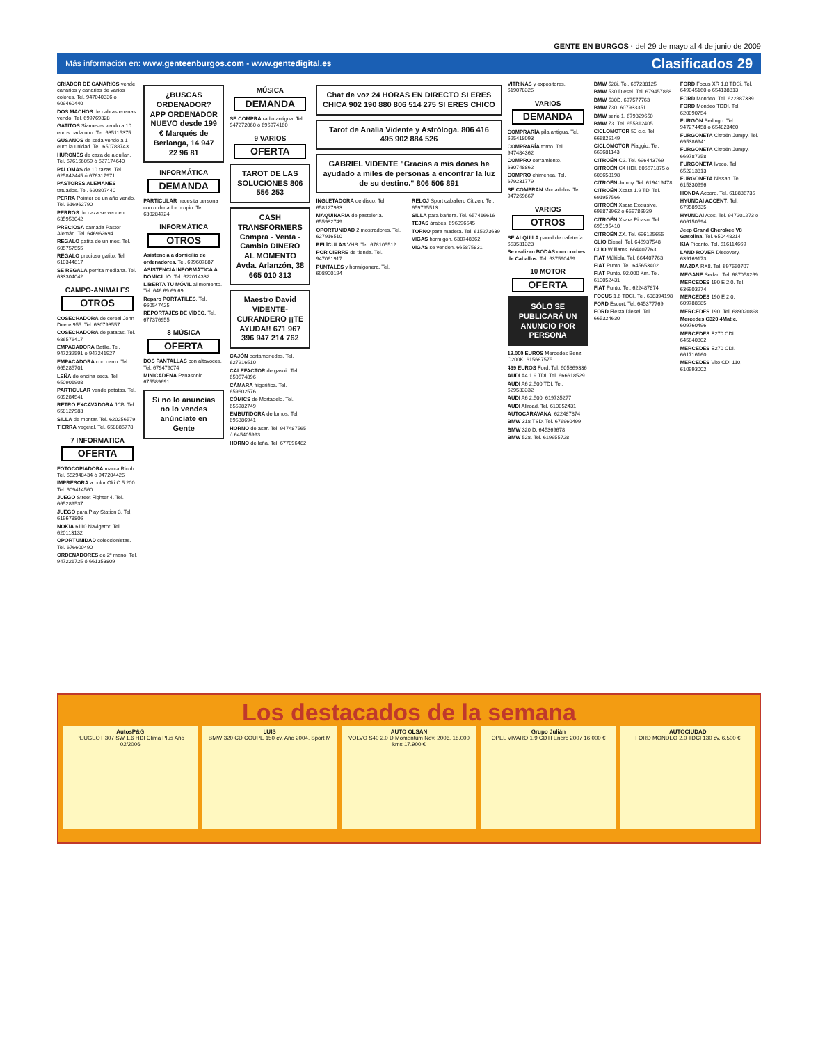GENTE EN BURGOS · del 29 de mayo al 4 de junio de 2009
Más información en: www.genteenburgos.com - www.gentedigital.es Clasificados 29
CRIADOR DE CANARIOS vende canarios y canarias de varios colores. Tel. 947040336 ó 609460440
DOS MACHOS de cabras enanas vendo. Tel. 699769328
GATITOS Siameses vendo a 10 euros cada uno. Tel. 635115375
GUSANOS de seda vendo a 1 euro la unidad. Tel. 650788743
HURONES de caza de alquilan. Tel. 676166059 ó 627174640
PALOMAS de 10 razas. Tel. 625842445 ó 676317971
PASTORES ALEMANES tatuados. Tel. 620807440
PERRA Pointer de un año vendo. Tel. 616962790
PERROS de caza se venden. 635958042
PRECIOSA camada Pastor Alemán. Tel. 646962694
REGALO gatita de un mes. Tel. 605757555
REGALO precioso gatito. Tel. 610344817
SE REGALA perrita mediana. Tel. 633304042
CAMPO-ANIMALES
OTROS
COSECHADORA de cereal John Deere 955. Tel. 630793557
COSECHADORA de patatas. Tel. 686576417
EMPACADORA Batlle. Tel. 947232591 ó 947241927
EMPACADORA con carro. Tel. 665285701
LEÑA de encina seca. Tel. 650901908
PARTICULAR vende patatas. Tel. 609284541
RETRO EXCAVADORA JCB. Tel. 658127983
SILLA de montar. Tel. 620256579
TIERRA vegetal. Tel. 658886778
7 INFORMATICA
OFERTA
FOTOCOPIADORA marca Ricoh. Tel. 652948434 ó 947204425
IMPRESORA a color Oki C 5.200. Tel. 609414560
JUEGO Street Fighter 4. Tel. 665289537
JUEGO para Play Station 3. Tel. 619678806
NOKIA 6110 Navigator. Tel. 620113132
OPORTUNIDAD coleccionistas. Tel. 676600490
ORDENADORES de 2ª mano. Tel. 947221725 ó 661353809
¿BUSCAS ORDENADOR? APP ORDENADOR NUEVO desde 199 € Marqués de Berlanga, 14 947 22 96 81
INFORMÁTICA
DEMANDA
PARTICULAR necesita persona con ordenador propio. Tel. 630284724
INFORMÁTICA
OTROS
Asistencia a domicilio de ordenadores. Tel. 699607887
ASISTENCIA INFORMÁTICA A DOMICILIO. Tel. 622014332
LIBERTA TU MÓVIL al momento. Tel. 646.69.69.69
Reparo PORTÁTILES. Tel. 660547425
REPORTAJES DE VÍDEO. Tel. 677376955
8 MÚSICA
OFERTA
DOS PANTALLAS con altavoces. Tel. 679479074
MINICADENA Panasonic. 675589691
Si no lo anuncias no lo vendes anúnciate en Gente
MÚSICA
DEMANDA
SE COMPRA radio antigua. Tel. 947272060 ó 696974160
9 VARIOS
OFERTA
TAROT DE LAS SOLUCIONES 806 556 253
CASH TRANSFORMERS Compra - Venta - Cambio DINERO AL MOMENTO Avda. Arlanzón, 38 665 010 313
Maestro David VIDENTE-CURANDERO ¡¡TE AYUDA!! 671 967 396 947 214 762
CAJÓN portamonedas. Tel. 627916510
CALEFACTOR de gasoil. Tel. 650574896
CÁMARA frigorífica. Tel. 659602576
CÓMICS de Mortadelo. Tel. 655982749
EMBUTIDORA de lomos. Tel. 695386941
HORNO de asar. Tel. 947487565 ó 645405993
HORNO de leña. Tel. 677096482
Chat de voz 24 HORAS EN DIRECTO SI ERES CHICA 902 190 880 806 514 275 SI ERES CHICO
Tarot de Analía Vidente y Astróloga. 806 416 495 902 884 526
GABRIEL VIDENTE "Gracias a mis dones he ayudado a miles de personas a encontrar la luz de su destino." 806 506 891
INGLETADORA de disco. Tel. 658127983
MAQUINARIA de pastelería. 655982749
OPORTUNIDAD 2 mostradores. Tel. 627916510
PELÍCULAS VHS. Tel. 678105512
POR CIERRE de tienda. Tel. 947061917
PUNTALES y hormigonera. Tel. 608900194
RELOJ Sport caballero Citizen. Tel. 659795513
SILLA para bañera. Tel. 657416616
TEJAS árabes. 696096545
TORNO para madera. Tel. 615273639
VIGAS hormigón. 630748862
VIGAS se venden. 665875831
VITRINAS y expositores. 619078325
VARIOS
DEMANDA
COMPRARÍA pila antigua. Tel. 625418093
COMPRARÍA torno. Tel. 947484362
COMPRO cerramiento. 630748862
COMPRO chimenea. Tel. 679231779
SE COMPRAN Mortadelos. Tel. 947269667
VARIOS
OTROS
SE ALQUILA pared de cafetería. 653531323
Se realizan BODAS con coches de Caballos. Tel. 637590459
10 MOTOR
OFERTA
SÓLO SE PUBLICARÁ UN ANUNCIO POR PERSONA
12.000 EUROS Mercedes Benz C200K. 615687575
499 EUROS Ford. Tel. 605869336
AUDI A4 1.9 TDI. Tel. 666618529
AUDI A6 2.500 TDI. Tel. 629533332
AUDI A6 2.500. 619735277
AUDI Allroad. Tel. 610052431
AUTOCARAVANA. 622487874
BMW 318 TSD. Tel. 676960499
BMW 320 D. 645369678
BMW 528. Tel. 619955728
BMW 528i. Tel. 667238125
BMW 530 Diesel. Tel. 679457868
BMW 530D. 697577763
BMW 730. 607933351
BMW serie 1. 679329650
BMW Z3. Tel. 655812405
CICLOMOTOR 50 c.c. Tel. 666825149
CICLOMOTOR Piaggio. Tel. 669681143
CITROËN C2. Tel. 696443769
CITROËN C4 HDI. 606671875 ó 608658198
CITROËN Jumpy. Tel. 619419478
CITROËN Xsara 1.9 TD. Tel. 691957566
CITROËN Xsara Exclusive. 696878962 ó 659786939
CITROËN Xsara Picaso. Tel. 695195410
CITROËN ZX. Tel. 696125655
CLIO Diesel. Tel. 646937548
CLIO Williams. 664407763
FIAT Múltipla. Tel. 664407763
FIAT Punto. Tel. 645653402
FIAT Punto. 92.000 Km. Tel. 610052431
FIAT Punto. Tel. 622487874
FOCUS 1.6 TDCI. Tel. 608394198
FORD Escort. Tel. 645377769
FORD Fiesta Diesel. Tel. 665324630
FORD Focus XR 1.8 TDCi. Tel. 649045160 ó 654138813
FORD Mondeo. Tel. 622887339
FORD Mondeo TDDI. Tel. 620090754
FURGÓN Berlingo. Tel. 947274458 ó 654823460
FURGONETA Citroën Jumpy. Tel. 695386941
FURGONETA Citroën Jumpy. 669787258
FURGONETA Iveco. Tel. 652213813
FURGONETA Nissan. Tel. 615330996
HONDA Accord. Tel. 618836735
HYUNDAI ACCENT. Tel. 679589835
HYUNDAI Atos. Tel. 947201273 ó 606150594
Jeep Grand Cherokee V8 Gasolina. Tel. 650448214
KIA Picanto. Tel. 616114669
LAND ROVER Discovery. 639169173
MAZDA RX8. Tel. 697550707
MEGANE Sedan. Tel. 687058269
MERCEDES 190 E 2.0. Tel. 636903274
MERCEDES 190 E 2.0. 609788585
MERCEDES 190. Tel. 689020898
Mercedes C320 4Matic. 609760496
MERCEDES E270 CDI. 645840802
MERCEDES E270 CDI. 661716160
MERCEDES Vito CDI 110. 610993002
Los destacados de la semana
AutosP&G
PEUGEOT 307 SW 1.6 HDI Clima Plus Año 02/2006
LUIS
BMW 320 CD COUPE 150 cv. Año 2004. Sport M
AUTO OLSAN
VOLVO S40 2.0 D Momentum Nov. 2006. 18.000 kms 17.900 €
Grupo Julián
OPEL VIVARO 1.9 CDTI Enero 2007 16.000 €
AUTOCIUDAD
FORD MONDEO 2.0 TDCI 130 cv. 6.500 €